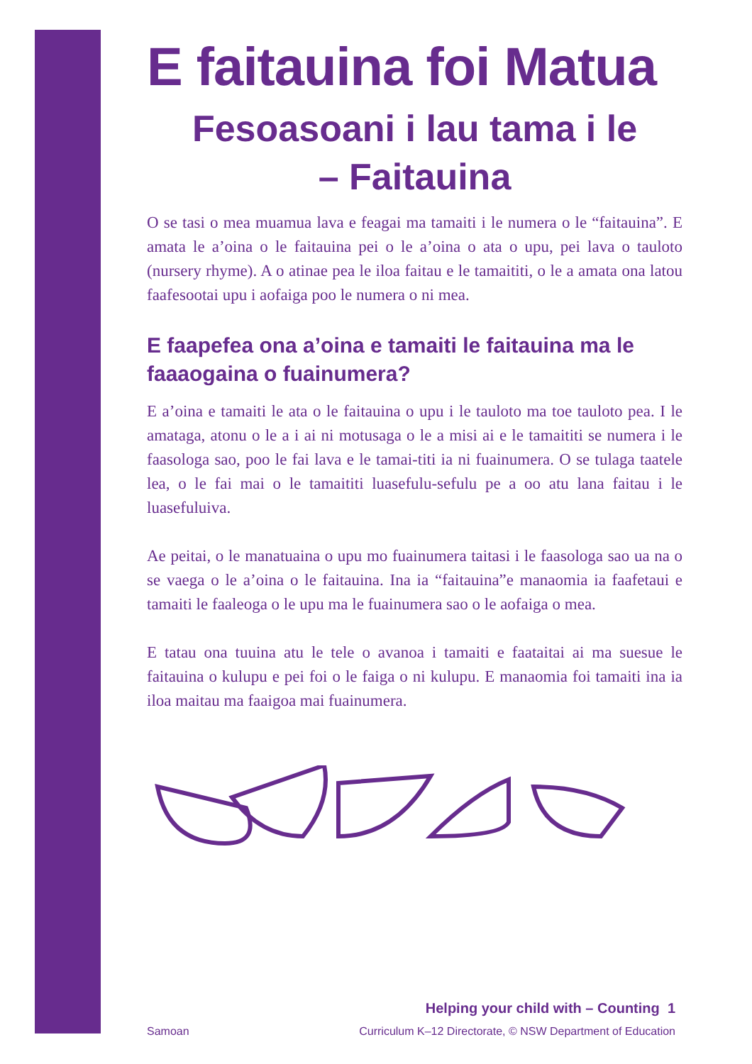E faitauina foi Matua
Fesoasoani i lau tama i le
– Faitauina
O se tasi o mea muamua lava e feagai ma tamaiti i le numera o le “faitauina”. E amata le a’oina o le faitauina pei o le a’oina o ata o upu, pei lava o tauloto (nursery rhyme). A o atinae pea le iloa faitau e le tamaititi, o le a amata ona latou faafesootai upu i aofaiga poo le numera o ni mea.
E faapefea ona a’oina e tamaiti le faitauina ma le faaaogaina o fuainumera?
E a’oina e tamaiti le ata o le faitauina o upu i le tauloto ma toe tauloto pea. I le amataga, atonu o le a i ai ni motusaga o le a misi ai e le tamaititi se numera i le faasologa sao, poo le fai lava e le tamai-titi ia ni fuainumera. O se tulaga taatele lea, o le fai mai o le tamaititi luasefulu-sefulu pe a oo atu lana faitau i le luasefuluiva.
Ae peitai, o le manatuaina o upu mo fuainumera taitasi i le faasologa sao ua na o se vaega o le a’oina o le faitauina. Ina ia “faitauina”e manaomia ia faafetaui e tamaiti le faaleoga o le upu ma le fuainumera sao o le aofaiga o mea.
E tatau ona tuuina atu le tele o avanoa i tamaiti e faataitai ai ma suesue le faitauina o kulupu e pei foi o le faiga o ni kulupu. E manaomia foi tamaiti ina ia iloa maitau ma faaigoa mai fuainumera.
Helping your child with – Counting 1
Samoan Curriculum K–12 Directorate, © NSW Department of Education